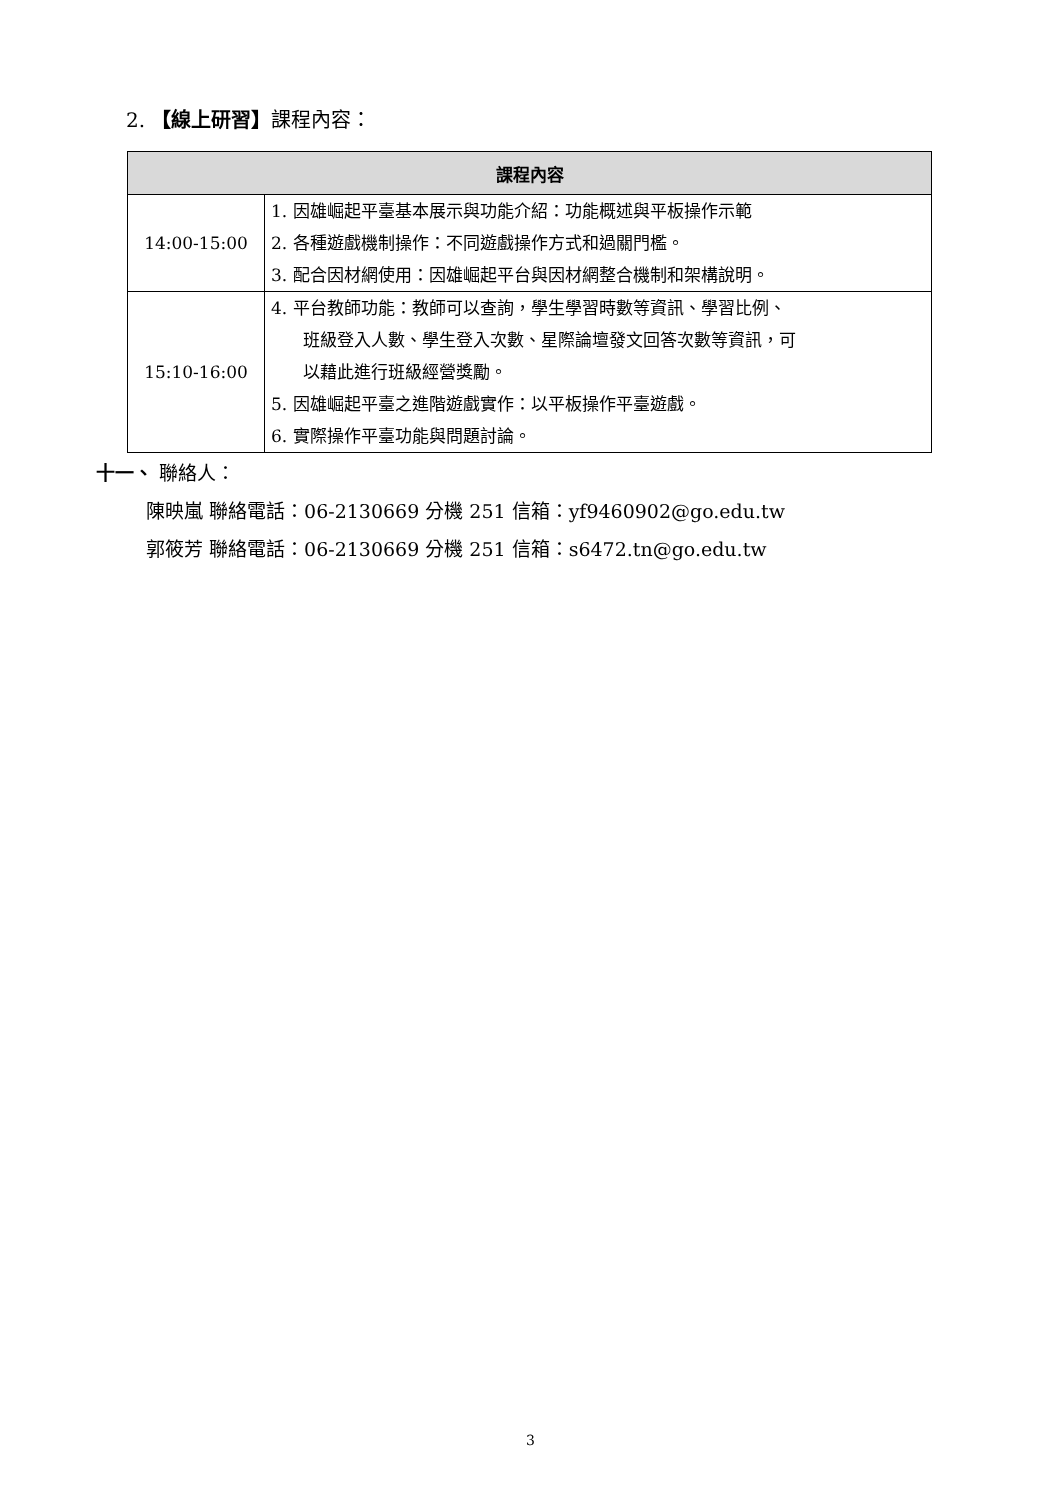2. 【線上研習】課程內容：
| 課程內容 | |
| --- | --- |
| 14:00-15:00 | 1. 因雄崛起平臺基本展示與功能介紹：功能概述與平板操作示範 2. 各種遊戲機制操作：不同遊戲操作方式和過關門檻。 3. 配合因材網使用：因雄崛起平台與因材網整合機制和架構說明。 |
| 15:10-16:00 | 4. 平台教師功能：教師可以查詢，學生學習時數等資訊、學習比例、 班級登入人數、學生登入次數、星際論壇發文回答次數等資訊，可 以藉此進行班級經營獎勵。 5. 因雄崛起平臺之進階遊戲實作：以平板操作平臺遊戲。 6. 實際操作平臺功能與問題討論。 |
十一、 聯絡人：
陳映嵐 聯絡電話：06-2130669 分機 251 信箱：yf9460902@go.edu.tw
郭筱芳 聯絡電話：06-2130669 分機 251 信箱：s6472.tn@go.edu.tw
3